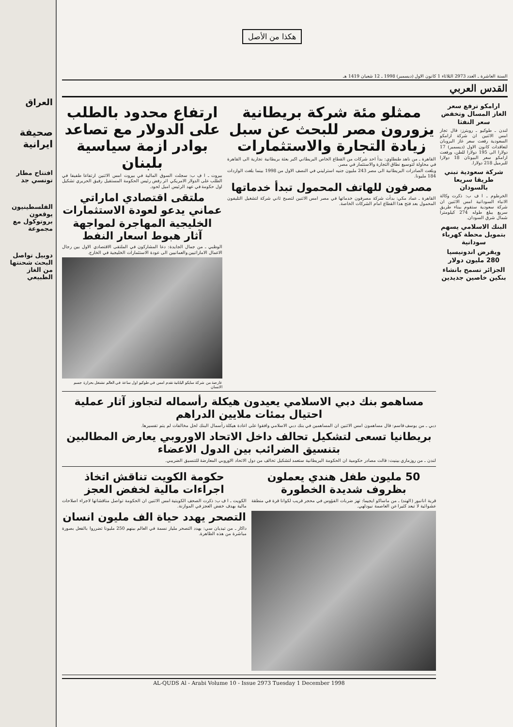العراق
صحيفة ايرانية
افتتاح مطار تونسي جد
الفلسطينيون يوقعون بروتوكول مع مجموعة
دوبيل تواصل البحث شحنتها من الغاز الطبيعي
هكذا من الأصل
السنة العاشرة ـ العدد 2973 الثلاثاء 1 كانون الاول (ديسمبر) 1998 ـ 12 شعبان 1419 هـ
القدس العربي
ارامكو ترفع سعر الغاز المسال وتخفض سعر النفثا
لندن ـ طوكيو ـ رويترز: قال تجار امس الاثنين ان شركة ارامكو السعودية رفعت سعر غاز البروبان لتعاقدات كانون الاول (ديسمبر) 17 دولارا الى 195 دولارا للطن، ورفعت ارامكو سعر البيوتان 18 دولارا للبرميل 218 دولارا.
شركة سعودية تبني طريقا سريعا بالسودان
الخرطوم ـ ا ف ب: ذكرت وكالة الانباء السودانية امس الاثنين ان شركة سعودية ستقوم ببناء طريق سريع يبلغ طوله 274 كيلومترا شمال شرق السودان.
البنك الاسلامي يسهم بتمويل محطة كهرباء سودانية
ويقرض اندونيسيا 280 مليون دولار
الجزائر تسمح بانشاء بنكين خاصين جديدين
ممثلو مئة شركة بريطانية يزورون مصر للبحث عن سبل زيادة التجارة والاستثمارات
القاهرة ـ من ناهد طنطاوي: بدأ احد شركات من القطاع الخاص البريطاني اكبر بعثة بريطانية تجارية الى القاهرة في محاولة لتوسيع نطاق التجارة والاستثمار في مصر.
وبلغت الصادرات البريطانية الى مصر 243 مليون جنيه استرليني في النصف الاول من 1998 بينما بلغت الواردات 184 مليونا.
مصرفون للهاتف المحمول تبدأ خدماتها
القاهرة ـ عماد مكي: بدأت شركة مصرفون خدماتها في مصر امس الاثنين لتصبح ثاني شركة لتشغيل التليفون المحمول بعد فتح هذا القطاع امام الشركات الخاصة.
ارتفاع محدود بالطلب على الدولار مع تصاعد بوادر ازمة سياسية بلبنان
بيروت ـ ا ف ب: سجلت السوق المالية في بيروت امس الاثنين ارتفاعا طفيفا في الطلب على الدولار الامريكي اثر رفض رئيس الحكومة المستقيل رفيق الحريري تشكيل اول حكومة في عهد الرئيس اميل لحود.
ملتقى اقتصادي اماراتي عماني يدعو لعودة الاستثمارات الخليجية المهاجرة لمواجهة آثار هبوط اسعار النفط
الوظبي ـ من جمال الجايدة: دعا المشاركون في الملتقى الاقتصادي الاول بين رجال الاعمال الاماراتيين والعمانيين الى عودة الاستثمارات الخليجية في الخارج.
عارضة من شركة سايكو اليابانية تقدم امس في طوكيو اول ساعة في العالم تشتغل بحرارة جسم الانسان
مساهمو بنك دبي الاسلامي يعيدون هيكلة رأسماله لتجاوز آثار عملية احتيال بمئات ملايين الدراهم
دبي ـ من يوسف قاسم: قال مساهمون امس الاثنين ان المساهمين في بنك دبي الاسلامي وافقوا على اعادة هيكلة رأسمال البنك لحل مخالفات لم يتم تفسيرها.
بريطانيا تسعى لتشكيل تحالف داخل الاتحاد الاوروبي يعارض المطالبين بتنسيق الضرائب بين الدول الاعضاء
لندن ـ من روزماري بينيت: قالت مصادر حكومية ان الحكومة البريطانية ستعمد لتشكيل تحالف من دول الاتحاد الاوروبي المعارضة للتنسيق الضريبي.
50 مليون طفل هندي يعملون بظروف شديدة الخطورة
قرية انانبور (الهند) ـ من ماساكو ايجيما: تهز ضربات الفؤوس في محجر قريب لكوانا قرة في منطقة عشوائية لا تبعد كثيرا عن العاصمة نيودلهي.
حكومة الكويت تناقش اتخاذ اجراءات مالية لخفض العجز
الكويت ـ ا ف ب: ذكرت الصحف الكويتية امس الاثنين ان الحكومة تواصل مناقشاتها لاجراء اصلاحات مالية بهدف خفض العجز في الموازنة.
التصحر يهدد حياة الف مليون انسان
داكار ـ من تيديان سي: يهدد التصحر مليار نسمة في العالم بينهم 250 مليونا تضرروا بالفعل بصورة مباشرة من هذه الظاهرة.
AL-QUDS Al - Arabi Volume 10 - Issue 2973 Tuesday 1 December 1998